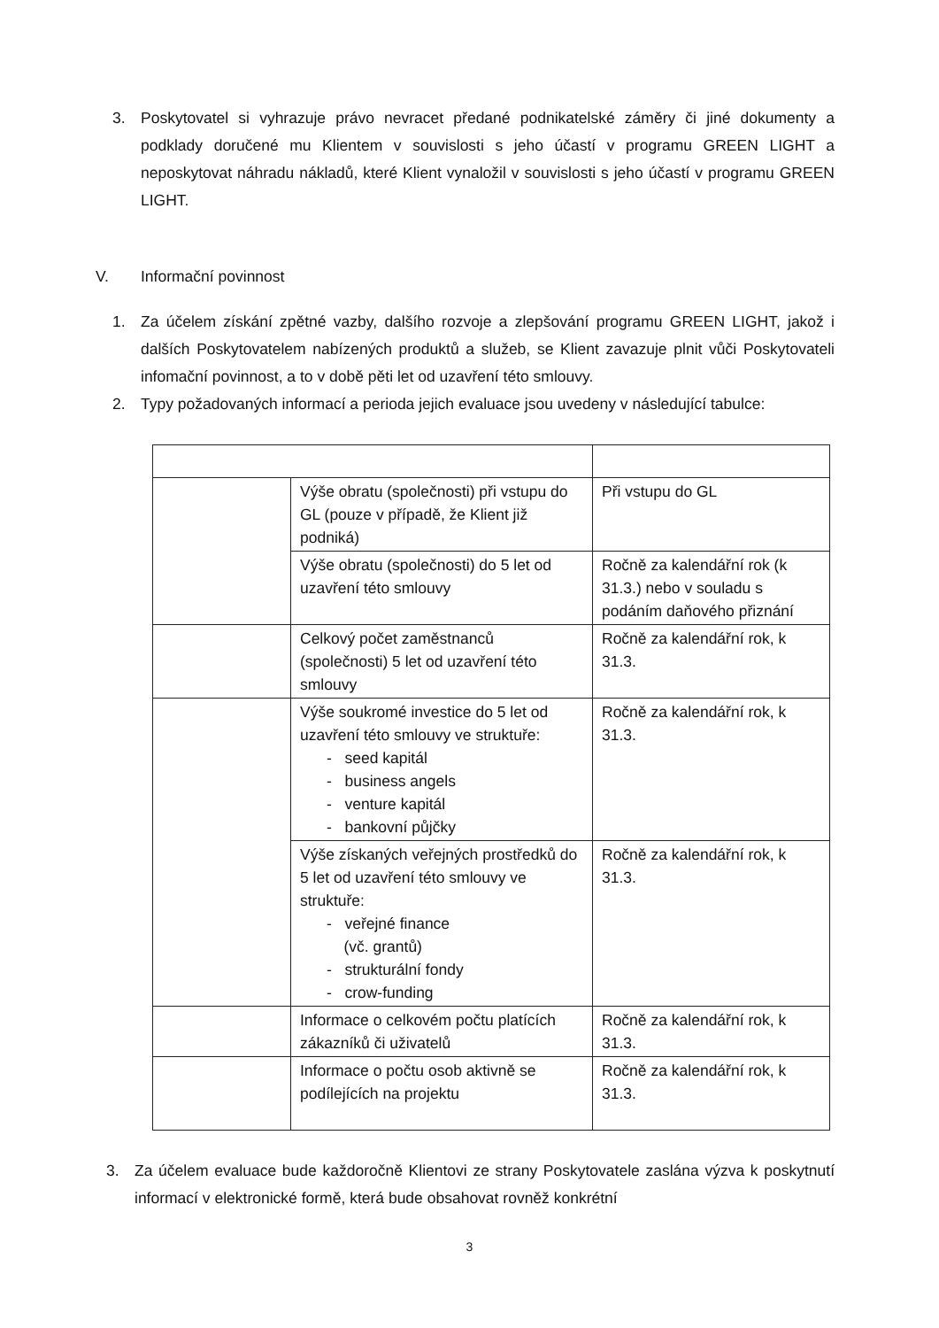3. Poskytovatel si vyhrazuje právo nevracet předané podnikatelské záměry či jiné dokumenty a podklady doručené mu Klientem v souvislosti s jeho účastí v programu GREEN LIGHT a neposkytovat náhradu nákladů, které Klient vynaložil v souvislosti s jeho účastí v programu GREEN LIGHT.
V. Informační povinnost
1. Za účelem získání zpětné vazby, dalšího rozvoje a zlepšování programu GREEN LIGHT, jakož i dalších Poskytovatelem nabízených produktů a služeb, se Klient zavazuje plnit vůči Poskytovateli infomační povinnost, a to v době pěti let od uzavření této smlouvy.
2. Typy požadovaných informací a perioda jejich evaluace jsou uvedeny v následující tabulce:
| | Výše obratu (společnosti) při vstupu do GL (pouze v případě, že Klient již podniká) | Při vstupu do GL |
| | Výše obratu (společnosti) do 5 let od uzavření této smlouvy | Ročně za kalendářní rok (k 31.3.) nebo v souladu s podáním daňového přiznání |
| | Celkový počet zaměstnanců (společnosti) 5 let od uzavření této smlouvy | Ročně za kalendářní rok, k 31.3. |
| | Výše soukromé investice do 5 let od uzavření této smlouvy ve struktuře: - seed kapitál - business angels - venture kapitál - bankovní půjčky | Ročně za kalendářní rok, k 31.3. |
| | Výše získaných veřejných prostředků do 5 let od uzavření této smlouvy ve struktuře: - veřejné finance (vč. grantů) - strukturální fondy - crow-funding | Ročně za kalendářní rok, k 31.3. |
| | Informace o celkovém počtu platících zákazníků či uživatelů | Ročně za kalendářní rok, k 31.3. |
| | Informace o počtu osob aktivně se podílejících na projektu | Ročně za kalendářní rok, k 31.3. |
3. Za účelem evaluace bude každoročně Klientovi ze strany Poskytovatele zaslána výzva k poskytnutí informací v elektronické formě, která bude obsahovat rovněž konkrétní
3